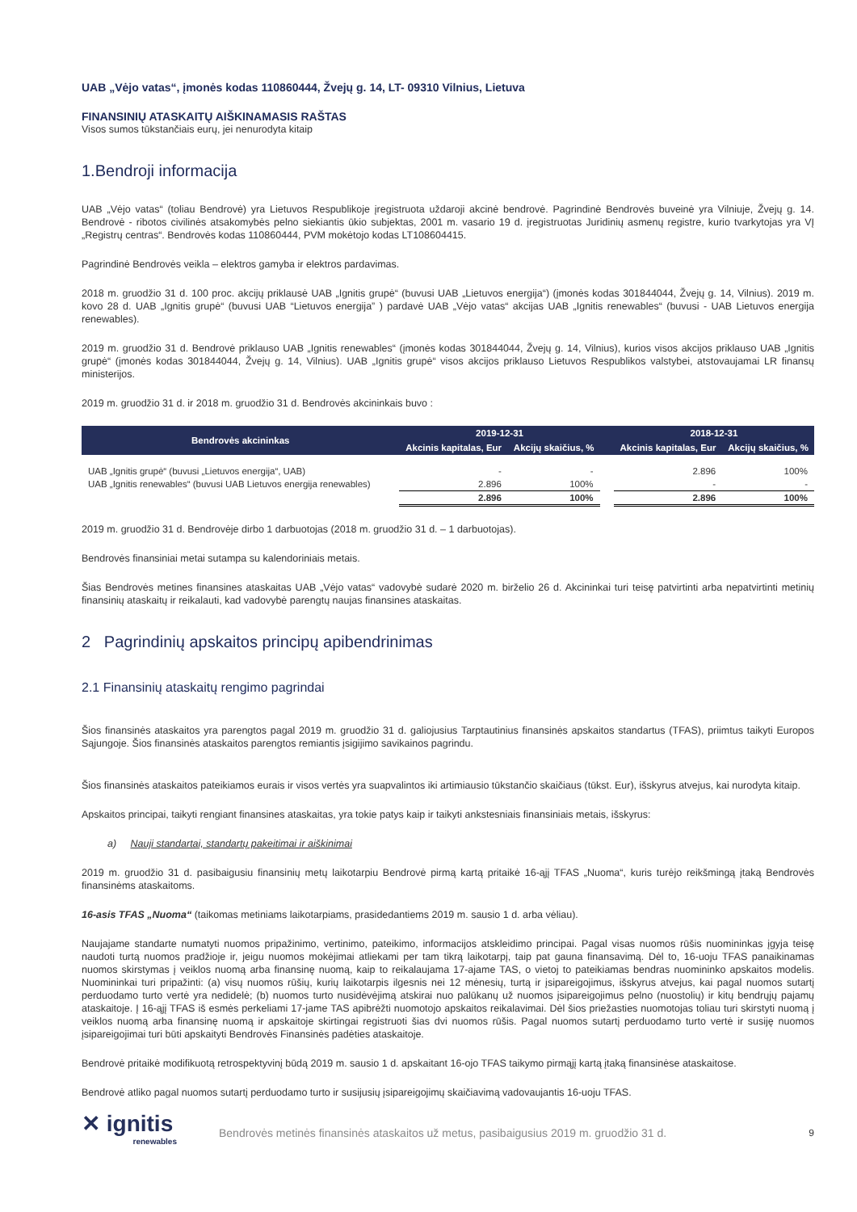UAB „Vėjo vatas“, įmonės kodas 110860444, Žvejų g. 14, LT- 09310 Vilnius, Lietuva
FINANSINIŲ ATASKAITŲ AIŠKINAMASIS RAŠTAS
Visos sumos tūkstančiais eurų, jei nenurodyta kitaip
1.Bendroji informacija
UAB „Vėjo vatas“ (toliau Bendrovė) yra Lietuvos Respublikoje įregistruota uždaroji akcinė bendrovė. Pagrindinė Bendrovės buveinė yra Vilniuje, Žvejų g. 14. Bendrovė - ribotos civilinės atsakomybės pelno siekiantis ūkio subjektas, 2001 m. vasario 19 d. įregistruotas Juridinių asmenų registre, kurio tvarkytojas yra VĮ „Registrų centras“. Bendrovės kodas 110860444, PVM mokėtojo kodas LT108604415.
Pagrindinė Bendrovės veikla – elektros gamyba ir elektros pardavimas.
2018 m. gruodžio 31 d. 100 proc. akcijų priklausė UAB „Ignitis grupė“ (buvusi UAB „Lietuvos energija“) (įmonės kodas 301844044, Žvejų g. 14, Vilnius). 2019 m. kovo 28 d. UAB „Ignitis grupė“ (buvusi UAB “Lietuvos energija” ) pardavė UAB „Vėjo vatas“ akcijas UAB „Ignitis renewables“ (buvusi - UAB Lietuvos energija renewables).
2019 m. gruodžio 31 d. Bendrovė priklauso UAB „Ignitis renewables“ (įmonės kodas 301844044, Žvejų g. 14, Vilnius), kurios visos akcijos priklauso UAB „Ignitis grupė“ (įmonės kodas 301844044, Žvejų g. 14, Vilnius). UAB „Ignitis grupė“ visos akcijos priklauso Lietuvos Respublikos valstybei, atstovaujamai LR finansų ministerijos.
2019 m. gruodžio 31 d. ir 2018 m. gruodžio 31 d. Bendrovės akcininkais buvo :
| Bendrovės akcininkas | 2019-12-31 | | | 2018-12-31 | |
| --- | --- | --- | --- | --- | --- |
| | Akcinis kapitalas, Eur | Akcijų skaičius, % | | Akcinis kapitalas, Eur | Akcijų skaičius, % |
| UAB „Ignitis grupė“ (buvusi „Lietuvos energija“, UAB) | - | - | | 2.896 | 100% |
| UAB „Ignitis renewables“ (buvusi UAB Lietuvos energija renewables) | 2.896 | 100% | | - | - |
| | 2.896 | 100% | | 2.896 | 100% |
2019 m. gruodžio 31 d. Bendrovėje dirbo 1 darbuotojas (2018 m. gruodžio 31 d. – 1 darbuotojas).
Bendrovės finansiniai metai sutampa su kalendoriniais metais.
Šias Bendrovės metines finansines ataskaitas UAB „Vėjo vatas“ vadovybė sudarė 2020 m. birželio 26 d. Akcininkai turi teisę patvirtinti arba nepatvirtinti metinių finansinių ataskaitų ir reikalauti, kad vadovybė parengtų naujas finansines ataskaitas.
2 Pagrindinių apskaitos principų apibendrinimas
2.1 Finansinių ataskaitų rengimo pagrindai
Šios finansinės ataskaitos yra parengtos pagal 2019 m. gruodžio 31 d. galiojusius Tarptautinius finansinės apskaitos standartus (TFAS), priimtus taikyti Europos Sąjungoje. Šios finansinės ataskaitos parengtos remiantis įsigijimo savikainos pagrindu.
Šios finansinės ataskaitos pateikiamos eurais ir visos vertės yra suapvalintos iki artimiausio tūkstančio skaičiaus (tūkst. Eur), išskyrus atvejus, kai nurodyta kitaip.
Apskaitos principai, taikyti rengiant finansines ataskaitas, yra tokie patys kaip ir taikyti ankstesniais finansiniais metais, išskyrus:
a) Nauji standartai, standartų pakeitimai ir aiškinimai
2019 m. gruodžio 31 d. pasibaigusiu finansinių metų laikotarpiu Bendrovė pirmą kartą pritaikė 16-ąjį TFAS „Nuoma“, kuris turėjo reikšmingą įtaką Bendrovės finansinėms ataskaitoms.
16-asis TFAS „Nuoma“ (taikomas metiniams laikotarpiams, prasidedantiems 2019 m. sausio 1 d. arba vėliau).
Naujajame standarte numatyti nuomos pripažinimo, vertinimo, pateikimo, informacijos atskleidimo principai. Pagal visas nuomos rūšis nuomininkas įgyja teisę naudoti turtą nuomos pradžioje ir, jeigu nuomos mokėjimai atliekami per tam tikrą laikotarpį, taip pat gauna finansavimą. Dėl to, 16-uoju TFAS panaikinamas nuomos skirstymas į veiklos nuomą arba finansinę nuomą, kaip to reikalaujama 17-ajame TAS, o vietoj to pateikiamas bendras nuomininko apskaitos modelis. Nuomininkai turi pripažinti: (a) visų nuomos rūšių, kurių laikotarpis ilgesnis nei 12 mėnesių, turtą ir įsipareigojimus, išskyrus atvejus, kai pagal nuomos sutartį perduodamo turto vertė yra nedidelė; (b) nuomos turto nusidėvėjimą atskirai nuo palūkanų už nuomos įsipareigojimus pelno (nuostolių) ir kitų bendrųjų pajamų ataskaitoje. Į 16-ąjį TFAS iš esmės perkeliami 17-jame TAS apibrėžti nuomotojo apskaitos reikalavimai. Dėl šios priežasties nuomotojas toliau turi skirstyti nuomą į veiklos nuomą arba finansinę nuomą ir apskaitoje skirtingai registruoti šias dvi nuomos rūšis. Pagal nuomos sutartį perduodamo turto vertė ir susiję nuomos įsipareigojimai turi būti apskaityti Bendrovės Finansinės padėties ataskaitoje.
Bendrovė pritaikė modifikuotą retrospektyvinį būdą 2019 m. sausio 1 d. apskaitant 16-ojo TFAS taikymo pirmąjį kartą įtaką finansinėse ataskaitose.
Bendrovė atliko pagal nuomos sutartį perduodamo turto ir susijusių įsipareigojimų skaičiavimą vadovaujantis 16-uoju TFAS.
✕ ignitis
renewables
Bendrovės metinės finansinės ataskaitos už metus, pasibaigusius 2019 m. gruodžio 31 d.
9